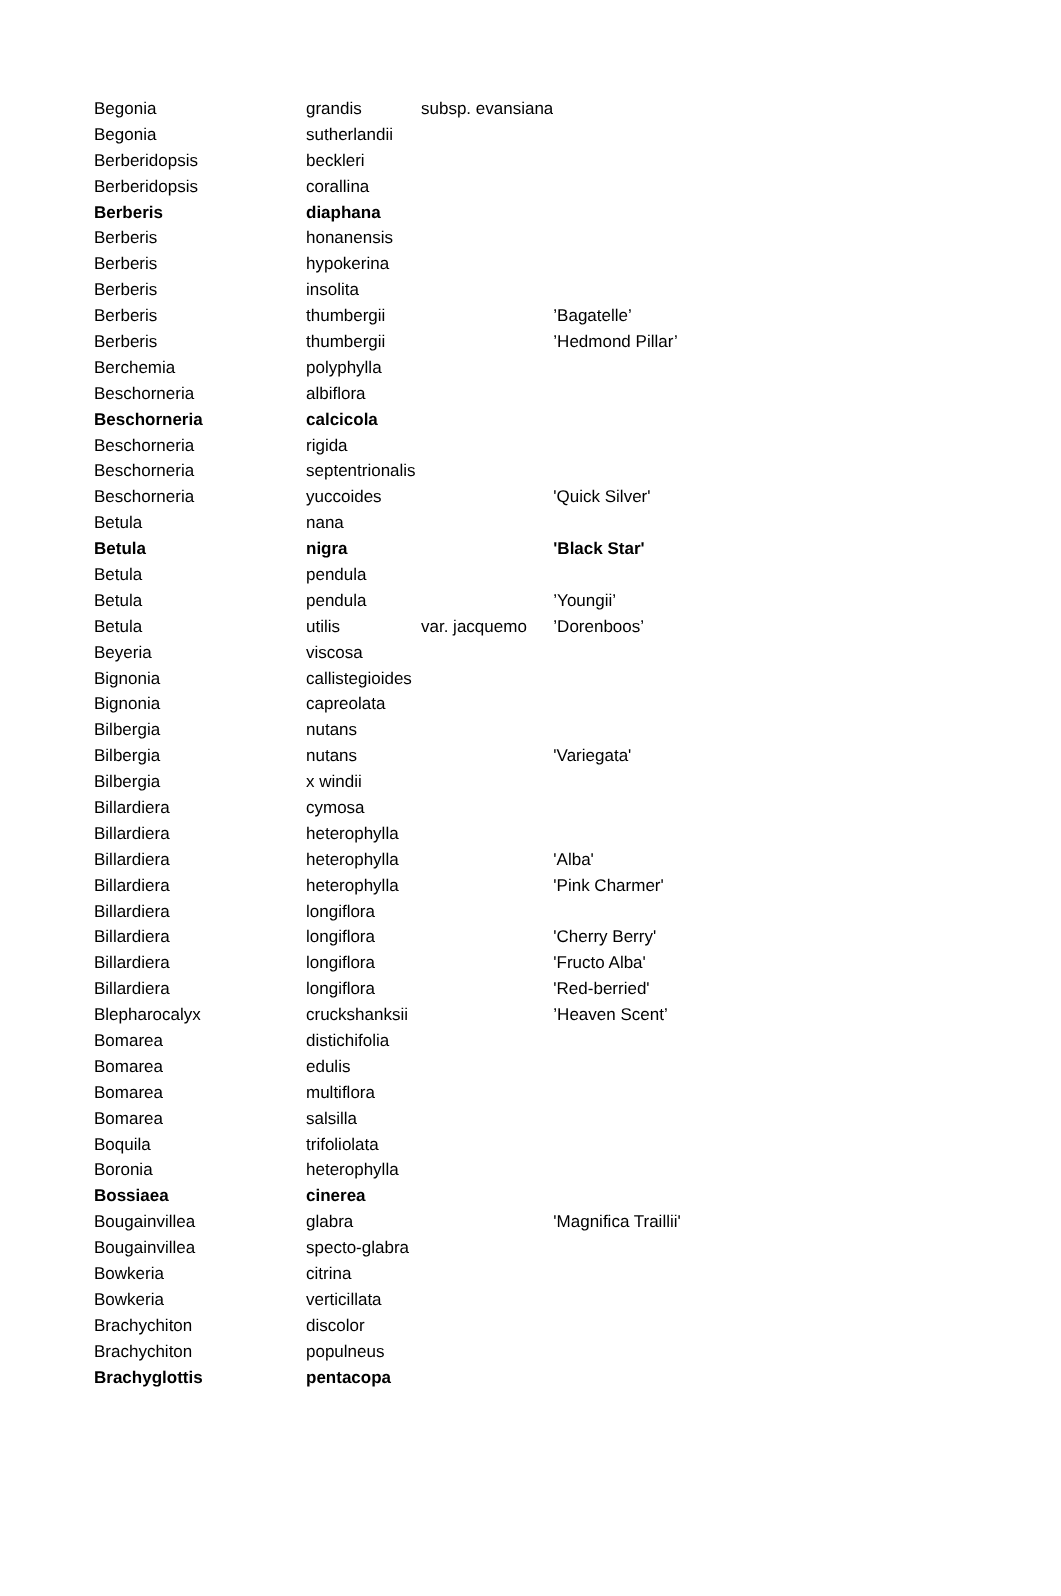| Begonia | grandis | subsp. evansiana | |
| Begonia | sutherlandii | | |
| Berberidopsis | beckleri | | |
| Berberidopsis | corallina | | |
| Berberis | diaphana | | |
| Berberis | honanensis | | |
| Berberis | hypokerina | | |
| Berberis | insolita | | |
| Berberis | thumbergii | | ’Bagatelle’ |
| Berberis | thumbergii | | ’Hedmond Pillar’ |
| Berchemia | polyphylla | | |
| Beschorneria | albiflora | | |
| Beschorneria | calcicola | | |
| Beschorneria | rigida | | |
| Beschorneria | septentrionalis | | |
| Beschorneria | yuccoides | | 'Quick Silver' |
| Betula | nana | | |
| Betula | nigra | | 'Black Star' |
| Betula | pendula | | |
| Betula | pendula | | ’Youngii’ |
| Betula | utilis | var. jacquemo | ’Dorenboos’ |
| Beyeria | viscosa | | |
| Bignonia | callistegioides | | |
| Bignonia | capreolata | | |
| Bilbergia | nutans | | |
| Bilbergia | nutans | | 'Variegata' |
| Bilbergia | x windii | | |
| Billardiera | cymosa | | |
| Billardiera | heterophylla | | |
| Billardiera | heterophylla | | 'Alba' |
| Billardiera | heterophylla | | 'Pink Charmer' |
| Billardiera | longiflora | | |
| Billardiera | longiflora | | 'Cherry Berry' |
| Billardiera | longiflora | | 'Fructo Alba' |
| Billardiera | longiflora | | 'Red-berried' |
| Blepharocalyx | cruckshanksii | | ’Heaven Scent’ |
| Bomarea | distichifolia | | |
| Bomarea | edulis | | |
| Bomarea | multiflora | | |
| Bomarea | salsilla | | |
| Boquila | trifoliolata | | |
| Boronia | heterophylla | | |
| Bossiaea | cinerea | | |
| Bougainvillea | glabra | | 'Magnifica Traillii' |
| Bougainvillea | specto-glabra | | |
| Bowkeria | citrina | | |
| Bowkeria | verticillata | | |
| Brachychiton | discolor | | |
| Brachychiton | populneus | | |
| Brachyglottis | pentacopa | | |